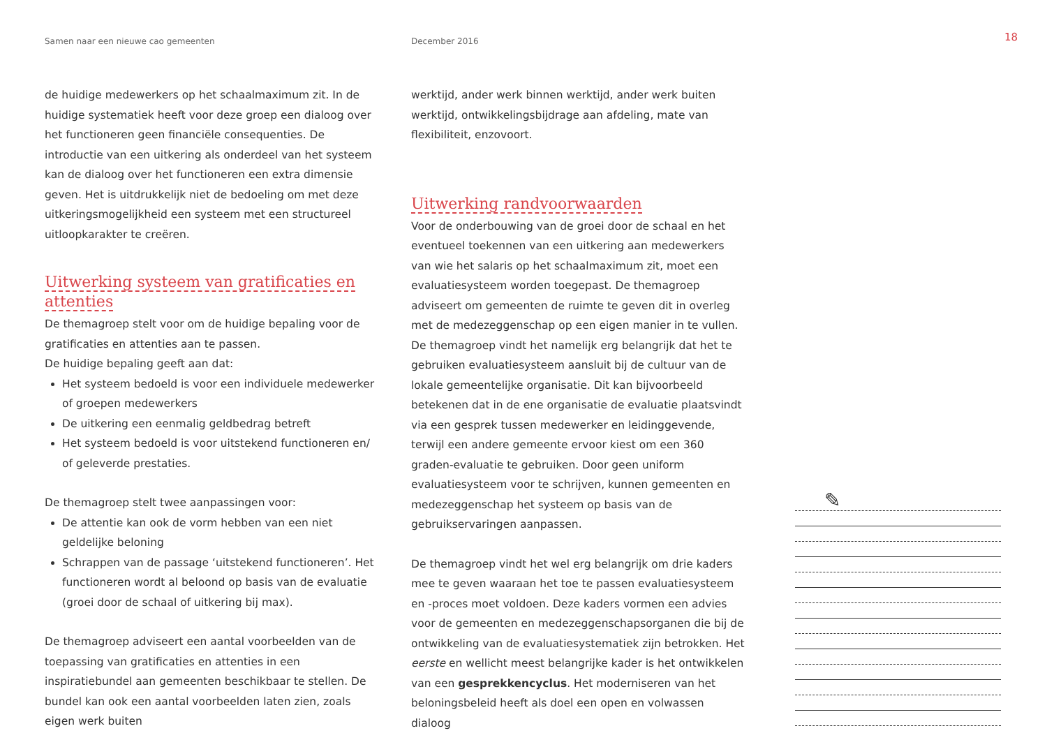Samen naar een nieuwe cao gemeenten December 2016
18
de huidige medewerkers op het schaalmaximum zit. In de huidige systematiek heeft voor deze groep een dialoog over het functioneren geen financiële consequenties. De introductie van een uitkering als onderdeel van het systeem kan de dialoog over het functioneren een extra dimensie geven. Het is uitdrukkelijk niet de bedoeling om met deze uitkeringsmogelijkheid een systeem met een structureel uitloopkarakter te creëren.
Uitwerking systeem van gratificaties en attenties
De themagroep stelt voor om de huidige bepaling voor de gratificaties en attenties aan te passen.
De huidige bepaling geeft aan dat:
Het systeem bedoeld is voor een individuele medewerker of groepen medewerkers
De uitkering een eenmalig geldbedrag betreft
Het systeem bedoeld is voor uitstekend functioneren en/ of geleverde prestaties.
De themagroep stelt twee aanpassingen voor:
De attentie kan ook de vorm hebben van een niet geldelijke beloning
Schrappen van de passage ‘uitstekend functioneren’. Het functioneren wordt al beloond op basis van de evaluatie (groei door de schaal of uitkering bij max).
De themagroep adviseert een aantal voorbeelden van de toepassing van gratificaties en attenties in een inspiratiebundel aan gemeenten beschikbaar te stellen. De bundel kan ook een aantal voorbeelden laten zien, zoals eigen werk buiten
werktijd, ander werk binnen werktijd, ander werk buiten werktijd, ontwikkelingsbijdrage aan afdeling, mate van flexibiliteit, enzovoort.
Uitwerking randvoorwaarden
Voor de onderbouwing van de groei door de schaal en het eventueel toekennen van een uitkering aan medewerkers van wie het salaris op het schaalmaximum zit, moet een evaluatiesysteem worden toegepast. De themagroep adviseert om gemeenten de ruimte te geven dit in overleg met de medezeggenschap op een eigen manier in te vullen. De themagroep vindt het namelijk erg belangrijk dat het te gebruiken evaluatiesysteem aansluit bij de cultuur van de lokale gemeentelijke organisatie. Dit kan bijvoorbeeld betekenen dat in de ene organisatie de evaluatie plaatsvindt via een gesprek tussen medewerker en leidinggevende, terwijl een andere gemeente ervoor kiest om een 360 graden-evaluatie te gebruiken. Door geen uniform evaluatiesysteem voor te schrijven, kunnen gemeenten en medezeggenschap het systeem op basis van de gebruikservaringen aanpassen.
De themagroep vindt het wel erg belangrijk om drie kaders mee te geven waaraan het toe te passen evaluatiesysteem en -proces moet voldoen. Deze kaders vormen een advies voor de gemeenten en medezeggenschapsorganen die bij de ontwikkeling van de evaluatiesystematiek zijn betrokken. Het eerste en wellicht meest belangrijke kader is het ontwikkelen van een gesprekkencyclus. Het moderniseren van het beloningsbeleid heeft als doel een open en volwassen dialoog
✎